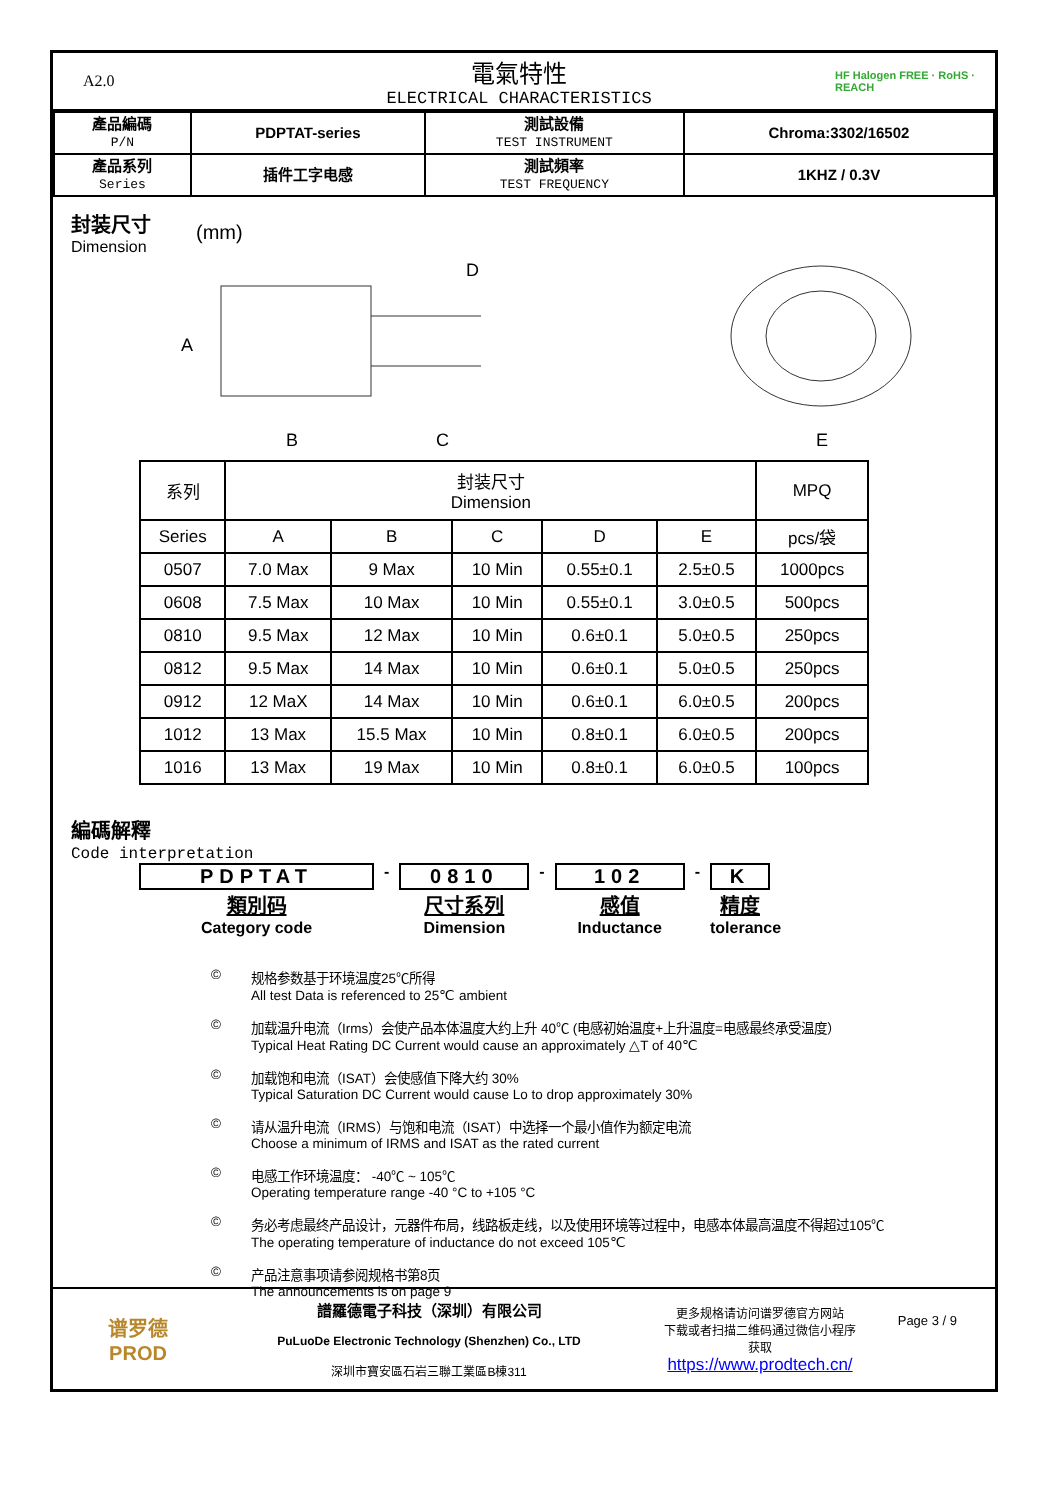A2.0
電氣特性
ELECTRICAL CHARACTERISTICS
HF Halogen FREE · RoHS · REACH
| 產品編碼 P/N | PDPTAT-series | 測試設備 TEST INSTRUMENT | Chroma:3302/16502 |
| 產品系列 Series | 插件工字电感 | 測試頻率 TEST FREQUENCY | 1KHZ / 0.3V |
封装尺寸
Dimension
(mm)
A
B
C
D
E
| 系列 | 封装尺寸 Dimension | | | | | MPQ |
| --- | --- | --- | --- | --- | --- | --- |
| Series | A | B | C | D | E | pcs/袋 |
| 0507 | 7.0 Max | 9 Max | 10 Min | 0.55±0.1 | 2.5±0.5 | 1000pcs |
| 0608 | 7.5 Max | 10 Max | 10 Min | 0.55±0.1 | 3.0±0.5 | 500pcs |
| 0810 | 9.5 Max | 12 Max | 10 Min | 0.6±0.1 | 5.0±0.5 | 250pcs |
| 0812 | 9.5 Max | 14 Max | 10 Min | 0.6±0.1 | 5.0±0.5 | 250pcs |
| 0912 | 12 MaX | 14 Max | 10 Min | 0.6±0.1 | 6.0±0.5 | 200pcs |
| 1012 | 13 Max | 15.5 Max | 10 Min | 0.8±0.1 | 6.0±0.5 | 200pcs |
| 1016 | 13 Max | 19 Max | 10 Min | 0.8±0.1 | 6.0±0.5 | 100pcs |
編碼解釋
Code interpretation
PDPTAT
類別码
Category code
-
0810
尺寸系列
Dimension
-
102
感值
Inductance
-
K精度
tolerance
© 规格参数基于环境温度25℃所得
All test Data is referenced to 25℃ ambient
© 加载温升电流（Irms）会使产品本体温度大约上升 40℃ (电感初始温度+上升温度=电感最终承受温度）
Typical Heat Rating DC Current would cause an approximately △T of 40℃
© 加载饱和电流（ISAT）会使感值下降大约 30%
Typical Saturation DC Current would cause Lo to drop approximately 30%
© 请从温升电流（IRMS）与饱和电流（ISAT）中选择一个最小值作为额定电流
Choose a minimum of IRMS and ISAT as the rated current
© 电感工作环境温度： -40℃ ~ 105℃
Operating temperature range -40 °C to +105 °C
© 务必考虑最终产品设计，元器件布局，线路板走线，以及使用环境等过程中，电感本体最高温度不得超过105℃
The operating temperature of inductance do not exceed 105℃
© 产品注意事项请参阅规格书第8页
The announcements is on page 9
Page 3 / 9
谱罗德
PROD
譜羅德電子科技（深圳）有限公司
PuLuoDe Electronic Technology (Shenzhen) Co., LTD
深圳市寶安區石岩三聯工業區B棟311
更多规格请访问谱罗德官方网站
下载或者扫描二维码通过微信小程序
获取
https://www.prodtech.cn/